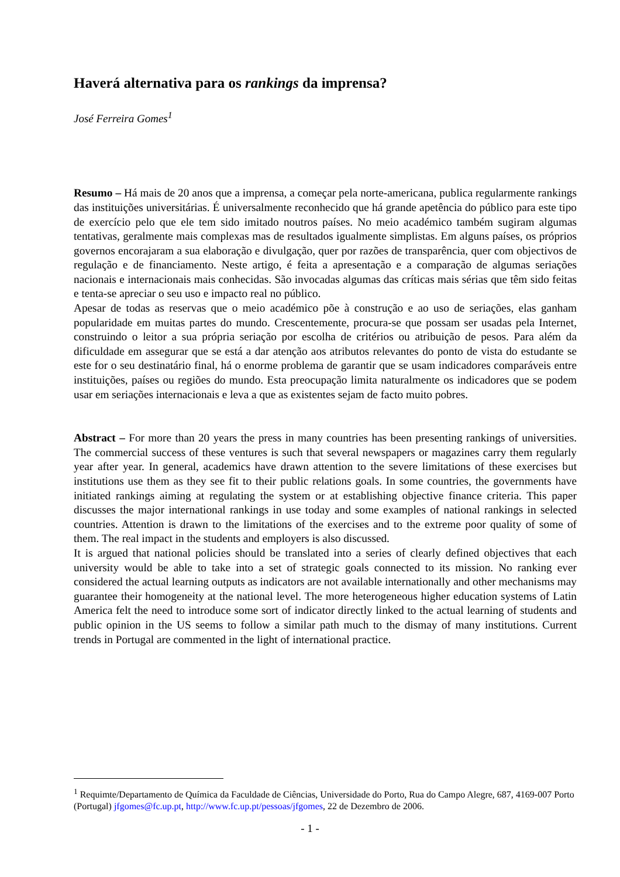Haverá alternativa para os rankings da imprensa?
José Ferreira Gomes<sup>1</sup>
Resumo – Há mais de 20 anos que a imprensa, a começar pela norte-americana, publica regularmente rankings das instituições universitárias. É universalmente reconhecido que há grande apetência do público para este tipo de exercício pelo que ele tem sido imitado noutros países. No meio académico também sugiram algumas tentativas, geralmente mais complexas mas de resultados igualmente simplistas. Em alguns países, os próprios governos encorajaram a sua elaboração e divulgação, quer por razões de transparência, quer com objectivos de regulação e de financiamento. Neste artigo, é feita a apresentação e a comparação de algumas seriações nacionais e internacionais mais conhecidas. São invocadas algumas das críticas mais sérias que têm sido feitas e tenta-se apreciar o seu uso e impacto real no público.
Apesar de todas as reservas que o meio académico põe à construção e ao uso de seriações, elas ganham popularidade em muitas partes do mundo. Crescentemente, procura-se que possam ser usadas pela Internet, construindo o leitor a sua própria seriação por escolha de critérios ou atribuição de pesos. Para além da dificuldade em assegurar que se está a dar atenção aos atributos relevantes do ponto de vista do estudante se este for o seu destinatário final, há o enorme problema de garantir que se usam indicadores comparáveis entre instituições, países ou regiões do mundo. Esta preocupação limita naturalmente os indicadores que se podem usar em seriações internacionais e leva a que as existentes sejam de facto muito pobres.
Abstract – For more than 20 years the press in many countries has been presenting rankings of universities. The commercial success of these ventures is such that several newspapers or magazines carry them regularly year after year. In general, academics have drawn attention to the severe limitations of these exercises but institutions use them as they see fit to their public relations goals. In some countries, the governments have initiated rankings aiming at regulating the system or at establishing objective finance criteria. This paper discusses the major international rankings in use today and some examples of national rankings in selected countries. Attention is drawn to the limitations of the exercises and to the extreme poor quality of some of them. The real impact in the students and employers is also discussed.
It is argued that national policies should be translated into a series of clearly defined objectives that each university would be able to take into a set of strategic goals connected to its mission. No ranking ever considered the actual learning outputs as indicators are not available internationally and other mechanisms may guarantee their homogeneity at the national level. The more heterogeneous higher education systems of Latin America felt the need to introduce some sort of indicator directly linked to the actual learning of students and public opinion in the US seems to follow a similar path much to the dismay of many institutions. Current trends in Portugal are commented in the light of international practice.
<sup>1</sup> Requimte/Departamento de Química da Faculdade de Ciências, Universidade do Porto, Rua do Campo Alegre, 687, 4169-007 Porto (Portugal) jfgomes@fc.up.pt, http://www.fc.up.pt/pessoas/jfgomes, 22 de Dezembro de 2006.
- 1 -